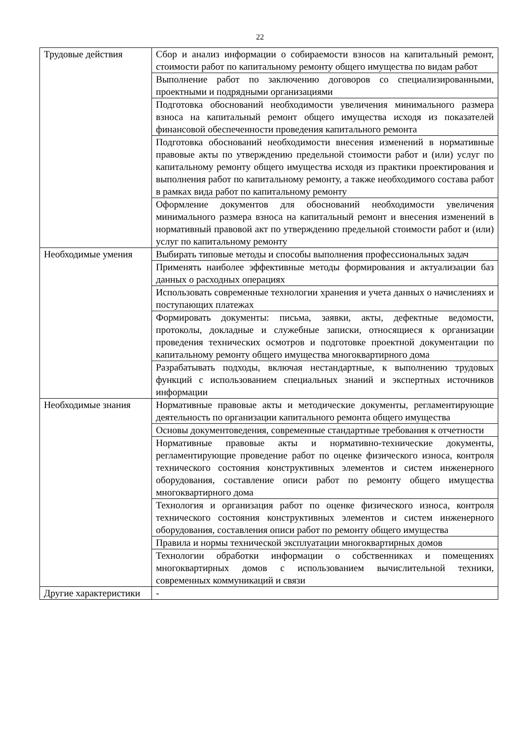22
| Трудовые действия | Сбор и анализ информации о собираемости взносов на капитальный ремонт, стоимости работ по капитальному ремонту общего имущества по видам работ |
| | Выполнение работ по заключению договоров со специализированными, проектными и подрядными организациями |
| | Подготовка обоснований необходимости увеличения минимального размера взноса на капитальный ремонт общего имущества исходя из показателей финансовой обеспеченности проведения капитального ремонта |
| | Подготовка обоснований необходимости внесения изменений в нормативные правовые акты по утверждению предельной стоимости работ и (или) услуг по капитальному ремонту общего имущества исходя из практики проектирования и выполнения работ по капитальному ремонту, а также необходимого состава работ в рамках вида работ по капитальному ремонту |
| | Оформление документов для обоснований необходимости увеличения минимального размера взноса на капитальный ремонт и внесения изменений в нормативный правовой акт по утверждению предельной стоимости работ и (или) услуг по капитальному ремонту |
| Необходимые умения | Выбирать типовые методы и способы выполнения профессиональных задач |
| | Применять наиболее эффективные методы формирования и актуализации баз данных о расходных операциях |
| | Использовать современные технологии хранения и учета данных о начислениях и поступающих платежах |
| | Формировать документы: письма, заявки, акты, дефектные ведомости, протоколы, докладные и служебные записки, относящиеся к организации проведения технических осмотров и подготовке проектной документации по капитальному ремонту общего имущества многоквартирного дома |
| | Разрабатывать подходы, включая нестандартные, к выполнению трудовых функций с использованием специальных знаний и экспертных источников информации |
| Необходимые знания | Нормативные правовые акты и методические документы, регламентирующие деятельность по организации капитального ремонта общего имущества |
| | Основы документоведения, современные стандартные требования к отчетности |
| | Нормативные правовые акты и нормативно-технические документы, регламентирующие проведение работ по оценке физического износа, контроля технического состояния конструктивных элементов и систем инженерного оборудования, составление описи работ по ремонту общего имущества многоквартирного дома |
| | Технология и организация работ по оценке физического износа, контроля технического состояния конструктивных элементов и систем инженерного оборудования, составления описи работ по ремонту общего имущества |
| | Правила и нормы технической эксплуатации многоквартирных домов |
| | Технологии обработки информации о собственниках и помещениях многоквартирных домов с использованием вычислительной техники, современных коммуникаций и связи |
| Другие характеристики | - |